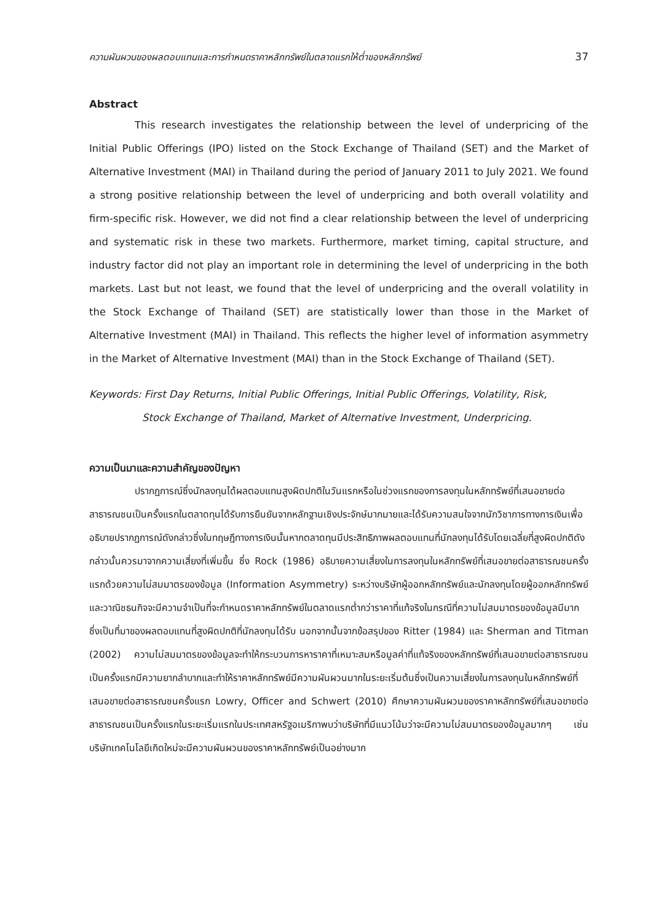ความผันผวนของผลตอบแทนและการกำหนดราคาหลักทรัพย์ในตลาดแรกให้ต่ำของหลักทรัพย์ 37
Abstract
This research investigates the relationship between the level of underpricing of the Initial Public Offerings (IPO) listed on the Stock Exchange of Thailand (SET) and the Market of Alternative Investment (MAI) in Thailand during the period of January 2011 to July 2021. We found a strong positive relationship between the level of underpricing and both overall volatility and firm-specific risk. However, we did not find a clear relationship between the level of underpricing and systematic risk in these two markets. Furthermore, market timing, capital structure, and industry factor did not play an important role in determining the level of underpricing in the both markets. Last but not least, we found that the level of underpricing and the overall volatility in the Stock Exchange of Thailand (SET) are statistically lower than those in the Market of Alternative Investment (MAI) in Thailand. This reflects the higher level of information asymmetry in the Market of Alternative Investment (MAI) than in the Stock Exchange of Thailand (SET).
Keywords: First Day Returns, Initial Public Offerings, Initial Public Offerings, Volatility, Risk,
Stock Exchange of Thailand, Market of Alternative Investment, Underpricing.
ความเป็นมาและความสำคัญของปัญหา
ปรากฏการณ์ซึ่งนักลงทุนได้ผลตอบแทนสูงผิดปกติในวันแรกหรือในช่วงแรกของการลงทุนในหลักทรัพย์ที่เสนอขายต่อสาธารณชนเป็นครั้งแรกในตลาดทุนได้รับการยืนยันจากหลักฐานเชิงประจักษ์มากมายและได้รับความสนใจจากนักวิชาการทางการเงินเพื่ออธิบายปรากฏการณ์ดังกล่าวซึ่งในทฤษฎีทางการเงินนั้นหากตลาดทุนมีประสิทธิภาพผลตอบแทนที่นักลงทุนได้รับโดยเฉลี่ยที่สูงผิดปกติดังกล่าวนั้นควรมาจากความเสี่ยงที่เพิ่มขึ้น ซึ่ง Rock (1986) อธิบายความเสี่ยงในการลงทุนในหลักทรัพย์ที่เสนอขายต่อสาธารณชนครั้งแรกด้วยความไม่สมมาตรของข้อมูล (Information Asymmetry) ระหว่างบริษัทผู้ออกหลักทรัพย์และนักลงทุนโดยผู้ออกหลักทรัพย์และวาณิชธนกิจจะมีความจำเป็นที่จะกำหนดราคาหลักทรัพย์ในตลาดแรกต่ำกว่าราคาที่แท้จริงในกรณีที่ความไม่สมมาตรของข้อมูลมีมากซึ่งเป็นที่มาของผลตอบแทนที่สูงผิดปกติที่นักลงทุนได้รับ นอกจากนั้นจากข้อสรุปของ Ritter (1984) และ Sherman and Titman (2002) ความไม่สมมาตรของข้อมูลจะทำให้กระบวนการหาราคาที่เหมาะสมหรือมูลค่าที่แท้จริงของหลักทรัพย์ที่เสนอขายต่อสาธารณชนเป็นครั้งแรกมีความยากลำบากและทำให้ราคาหลักทรัพย์มีความผันผวนมากในระยะเริ่มต้นซึ่งเป็นความเสี่ยงในการลงทุนในหลักทรัพย์ที่เสนอขายต่อสาธารณชนครั้งแรก Lowry, Officer and Schwert (2010) ศึกษาความผันผวนของราคาหลักทรัพย์ที่เสนอขายต่อสาธารณชนเป็นครั้งแรกในระยะเริ่มแรกในประเทศสหรัฐอเมริกาพบว่าบริษัทที่มีแนวโน้มว่าจะมีความไม่สมมาตรของข้อมูลมากๆ เช่น บริษัทเทคโนโลยีเกิดใหม่จะมีความผันผวนของราคาหลักทรัพย์เป็นอย่างมาก